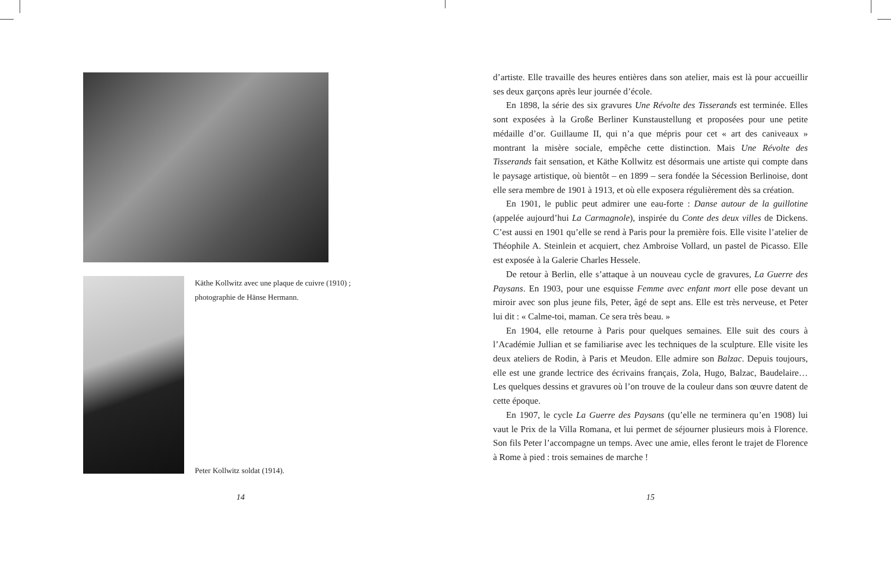Käthe Kollwitz avec une plaque de cuivre (1910) ; photographie de Hänse Hermann.
Peter Kollwitz soldat (1914).
d’artiste. Elle travaille des heures entières dans son atelier, mais est là pour accueillir ses deux garçons après leur journée d’école.
En 1898, la série des six gravures Une Révolte des Tisserands est terminée. Elles sont exposées à la Große Berliner Kunstaustellung et proposées pour une petite médaille d’or. Guillaume II, qui n’a que mépris pour cet « art des caniveaux » montrant la misère sociale, empêche cette distinction. Mais Une Révolte des Tisserands fait sensation, et Käthe Kollwitz est désormais une artiste qui compte dans le paysage artistique, où bientôt – en 1899 – sera fondée la Sécession Berlinoise, dont elle sera membre de 1901 à 1913, et où elle exposera régulièrement dès sa création.
En 1901, le public peut admirer une eau-forte : Danse autour de la guillotine (appelée aujourd’hui La Carmagnole), inspirée du Conte des deux villes de Dickens. C’est aussi en 1901 qu’elle se rend à Paris pour la première fois. Elle visite l’atelier de Théophile A. Steinlein et acquiert, chez Ambroise Vollard, un pastel de Picasso. Elle est exposée à la Galerie Charles Hessele.
De retour à Berlin, elle s’attaque à un nouveau cycle de gravures, La Guerre des Paysans. En 1903, pour une esquisse Femme avec enfant mort elle pose devant un miroir avec son plus jeune fils, Peter, âgé de sept ans. Elle est très nerveuse, et Peter lui dit : « Calme-toi, maman. Ce sera très beau. »
En 1904, elle retourne à Paris pour quelques semaines. Elle suit des cours à l’Académie Jullian et se familiarise avec les techniques de la sculpture. Elle visite les deux ateliers de Rodin, à Paris et Meudon. Elle admire son Balzac. Depuis toujours, elle est une grande lectrice des écrivains français, Zola, Hugo, Balzac, Baudelaire… Les quelques dessins et gravures où l’on trouve de la couleur dans son œuvre datent de cette époque.
En 1907, le cycle La Guerre des Paysans (qu’elle ne terminera qu’en 1908) lui vaut le Prix de la Villa Romana, et lui permet de séjourner plusieurs mois à Florence. Son fils Peter l’accompagne un temps. Avec une amie, elles feront le trajet de Florence à Rome à pied : trois semaines de marche !
14 15